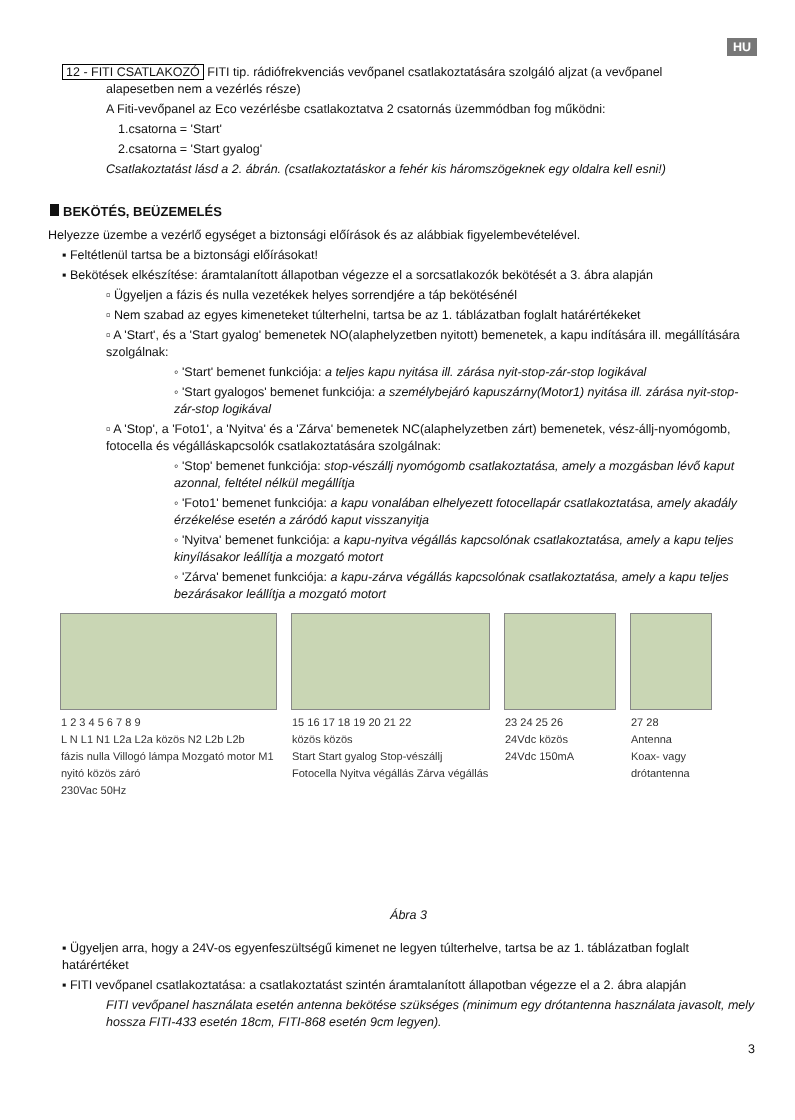HU
12 - FITI CSATLAKOZÓ FITI tip. rádiófrekvenciás vevőpanel csatlakoztatására szolgáló aljzat (a vevőpanel
alapesetben nem a vezérlés része)
A Fiti-vevőpanel az Eco vezérlésbe csatlakoztatva 2 csatornás üzemmódban fog működni:
1.csatorna = 'Start'
2.csatorna = 'Start gyalog'
Csatlakoztatást lásd a 2. ábrán. (csatlakoztatáskor a fehér kis háromszögeknek egy oldalra kell esni!)
BEKÖTÉS, BEÜZEMELÉS
Helyezze üzembe a vezérlő egységet a biztonsági előírások és az alábbiak figyelembevételével.
▪ Feltétlenül tartsa be a biztonsági előírásokat!
▪ Bekötések elkészítése: áramtalanított állapotban végezze el a sorcsatlakozók bekötését a 3. ábra alapján
▫ Ügyeljen a fázis és nulla vezetékek helyes sorrendjére a táp bekötésénél
▫ Nem szabad az egyes kimeneteket túlterhelni, tartsa be az 1. táblázatban foglalt határértékeket
▫ A 'Start', és a 'Start gyalog' bemenetek NO(alaphelyzetben nyitott) bemenetek, a kapu indítására ill. megállítására szolgálnak:
◦ 'Start' bemenet funkciója: a teljes kapu nyitása ill. zárása nyit-stop-zár-stop logikával
◦ 'Start gyalogos' bemenet funkciója: a személybejáró kapuszárny(Motor1) nyitása ill. zárása nyit-stop-zár-stop logikával
▫ A 'Stop', a 'Foto1', a 'Nyitva' és a 'Zárva' bemenetek NC(alaphelyzetben zárt) bemenetek, vész-állj-nyomógomb, fotocella és végálláskapcsolók csatlakoztatására szolgálnak:
◦ 'Stop' bemenet funkciója: stop-vészállj nyomógomb csatlakoztatása, amely a mozgásban lévő kaput azonnal, feltétel nélkül megállítja
◦ 'Foto1' bemenet funkciója: a kapu vonalában elhelyezett fotocellapár csatlakoztatása, amely akadály érzékelése esetén a záródó kaput visszanyitja
◦ 'Nyitva' bemenet funkciója: a kapu-nyitva végállás kapcsolónak csatlakoztatása, amely a kapu teljes kinyílásakor leállítja a mozgató motort
◦ 'Zárva' bemenet funkciója: a kapu-zárva végállás kapcsolónak csatlakoztatása, amely a kapu teljes bezárásakor leállítja a mozgató motort
1 2 3 4 5 6 7 8 9
L N L1 N1 L2a L2a közös N2 L2b L2b
fázis nulla Villogó lámpa Mozgató motor M1 nyitó közös záró
230Vac 50Hz
15 16 17 18 19 20 21 22
közös közös
Start Start gyalog Stop-vészállj Fotocella Nyitva végállás Zárva végállás
23 24 25 26
24Vdc közös
24Vdc 150mA
27 28
Antenna
Koax- vagy drótantenna
Ábra 3
▪ Ügyeljen arra, hogy a 24V-os egyenfeszültségű kimenet ne legyen túlterhelve, tartsa be az 1. táblázatban foglalt határértéket
▪ FITI vevőpanel csatlakoztatása: a csatlakoztatást szintén áramtalanított állapotban végezze el a 2. ábra alapján
FITI vevőpanel használata esetén antenna bekötése szükséges (minimum egy drótantenna használata javasolt, mely hossza FITI-433 esetén 18cm, FITI-868 esetén 9cm legyen).
3